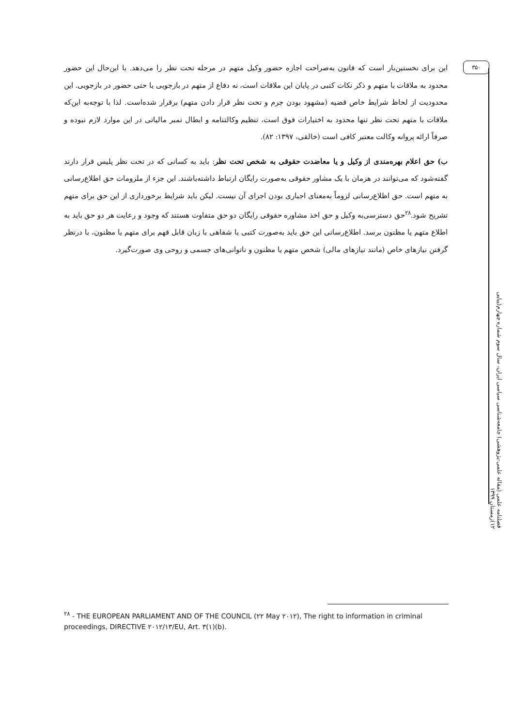۳۵۰
این برای نخستین‌بار است که قانون به‌صراحت اجازه حضور وکیل متهم در مرحله تحت نظر را می‌دهد. با این‌حال این حضور محدود به ملاقات با متهم و ذکر نکات کتبی در پایان این ملاقات است، نه دفاع از متهم در بازجویی یا حتی حضور در بازجویی. این محدودیت از لحاظ شرایط خاص قضیه (مشهود بودن جرم و تحت نظر قرار دادن متهم) برقرار شده‌است. لذا با توجه‌به این‌که ملاقات با متهم تحت نظر تنها محدود به اختیارات فوق است، تنظیم وکالتنامه و ابطال تمبر مالیاتی در این موارد لازم نبوده و صرفاً ارائه پروانه وکالت معتبر کافی است (خالقی، ۱۳۹۷: ۸۲).
ب) حق اعلام بهره‌مندی از وکیل و یا معاضدت حقوقی به شخص تحت نظر: باید به کسانی که در تحت نظر پلیس قرار دارند گفته‌شود که می‌توانند در هزمان با یک مشاور حقوقی به‌صورت رایگان ارتباط داشته‌باشند. این جزء از ملزومات حق اطلاع‌رسانی به متهم است. حق اطلاع‌رسانی لزوماً به‌معنای اجباری بودن اجرای آن نیست. لیکن باید شرایط برخورداری از این حق برای متهم تشریح شود.<sup>۲۸</sup>حق دسترسی‌به وکیل و حق اخذ مشاوره حقوقی رایگان دو حق متفاوت هستند که وجود و رعایت هر دو حق باید به اطلاع متهم یا مظنون برسد. اطلاع‌رسانی این حق باید به‌صورت کتبی یا شفاهی با زبان قابل فهم برای متهم یا مظنون، با درنظر گرفتن نیازهای خاص (مانند نیازهای مالی) شخص متهم یا مظنون و ناتوانی‌های جسمی و روحی وی صورت‌گیرد.
فصلنامه علمی (مقاله علمی-پژوهشی) جامعه‌شناسی سیاسی ایران، سال سوم شماره چهارم(پیاپی ۱۲)زمستان ۱۳۹۹
<sup>۲۸</sup> - THE EUROPEAN PARLIAMENT AND OF THE COUNCIL (۲۲ May ۲۰۱۲), The right to information in criminal proceedings, DIRECTIVE ۲۰۱۲/۱۳/EU, Art. ۳(۱)(b).